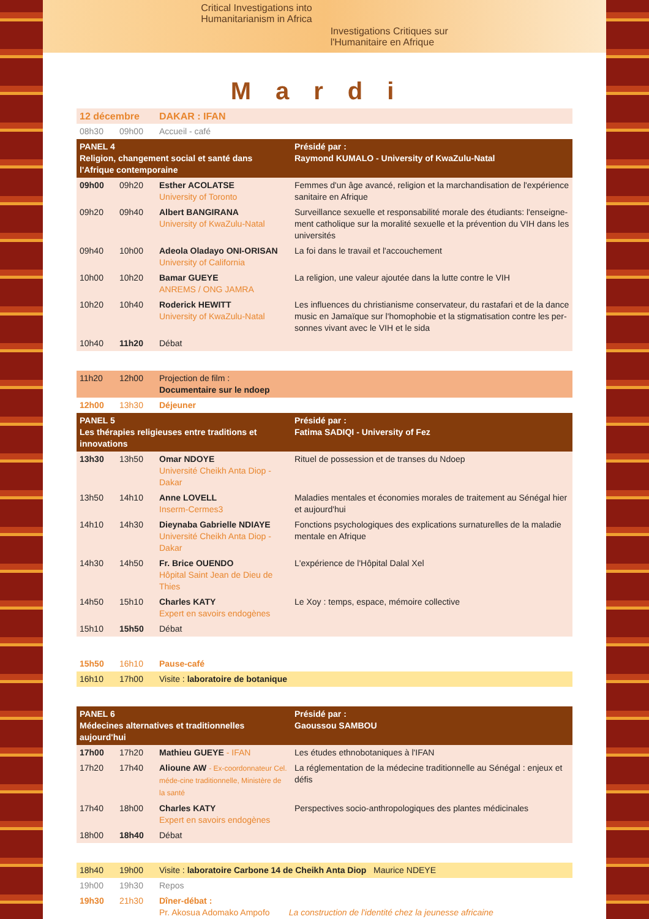Critical Investigations into
Humanitarianism in Africa
Investigations Critiques sur
l'Humanitaire en Afrique
Mardi
| 12 décembre | | DAKAR : IFAN | |
| 08h30 | 09h00 | Accueil - café | |
| PANEL 4 Religion, changement social et santé dans l'Afrique contemporaine | | | Présidé par : Raymond KUMALO - University of KwaZulu-Natal |
| 09h00 | 09h20 | Esther ACOLATSE University of Toronto | Femmes d'un âge avancé, religion et la marchandisation de l'expérience sanitaire en Afrique |
| 09h20 | 09h40 | Albert BANGIRANA University of KwaZulu-Natal | Surveillance sexuelle et responsabilité morale des étudiants: l'enseigne-ment catholique sur la moralité sexuelle et la prévention du VIH dans les universités |
| 09h40 | 10h00 | Adeola Oladayo ONI-ORISAN University of California | La foi dans le travail et l'accouchement |
| 10h00 | 10h20 | Bamar GUEYE ANREMS / ONG JAMRA | La religion, une valeur ajoutée dans la lutte contre le VIH |
| 10h20 | 10h40 | Roderick HEWITT University of KwaZulu-Natal | Les influences du christianisme conservateur, du rastafari et de la dance music en Jamaïque sur l'homophobie et la stigmatisation contre les per-sonnes vivant avec le VIH et le sida |
| 10h40 | 11h20 | Débat | |
| 11h20 | 12h00 | Projection de film : Documentaire sur le ndoep | |
| 12h00 | 13h30 | Déjeuner | |
| PANEL 5 Les thérapies religieuses entre traditions et innovations | | | Présidé par : Fatima SADIQI - University of Fez |
| 13h30 | 13h50 | Omar NDOYE Université Cheikh Anta Diop - Dakar | Rituel de possession et de transes du Ndoep |
| 13h50 | 14h10 | Anne LOVELL Inserm-Cermes3 | Maladies mentales et économies morales de traitement au Sénégal hier et aujourd'hui |
| 14h10 | 14h30 | Dieynaba Gabrielle NDIAYE Université Cheikh Anta Diop - Dakar | Fonctions psychologiques des explications surnaturelles de la maladie mentale en Afrique |
| 14h30 | 14h50 | Fr. Brice OUENDO Hôpital Saint Jean de Dieu de Thies | L'expérience de l'Hôpital Dalal Xel |
| 14h50 | 15h10 | Charles KATY Expert en savoirs endogènes | Le Xoy : temps, espace, mémoire collective |
| 15h10 | 15h50 | Débat | |
| 15h50 | 16h10 | Pause-café | |
| 16h10 | 17h00 | Visite : laboratoire de botanique | |
| PANEL 6 Médecines alternatives et traditionnelles aujourd'hui | | | Présidé par : Gaoussou SAMBOU |
| 17h00 | 17h20 | Mathieu GUEYE - IFAN | Les études ethnobotaniques à l'IFAN |
| 17h20 | 17h40 | Alioune AW - Ex-coordonnateur Cel. méde-cine traditionnelle, Ministère de la santé | La réglementation de la médecine traditionnelle au Sénégal : enjeux et défis |
| 17h40 | 18h00 | Charles KATY Expert en savoirs endogènes | Perspectives socio-anthropologiques des plantes médicinales |
| 18h00 | 18h40 | Débat | |
| 18h40 | 19h00 | Visite : laboratoire Carbone 14 de Cheikh Anta Diop Maurice NDEYE | |
| 19h00 | 19h30 | Repos | |
| 19h30 | 21h30 | Dîner-débat : Pr. Akosua Adomako Ampofo La construction de l'identité chez la jeunesse africaine | |